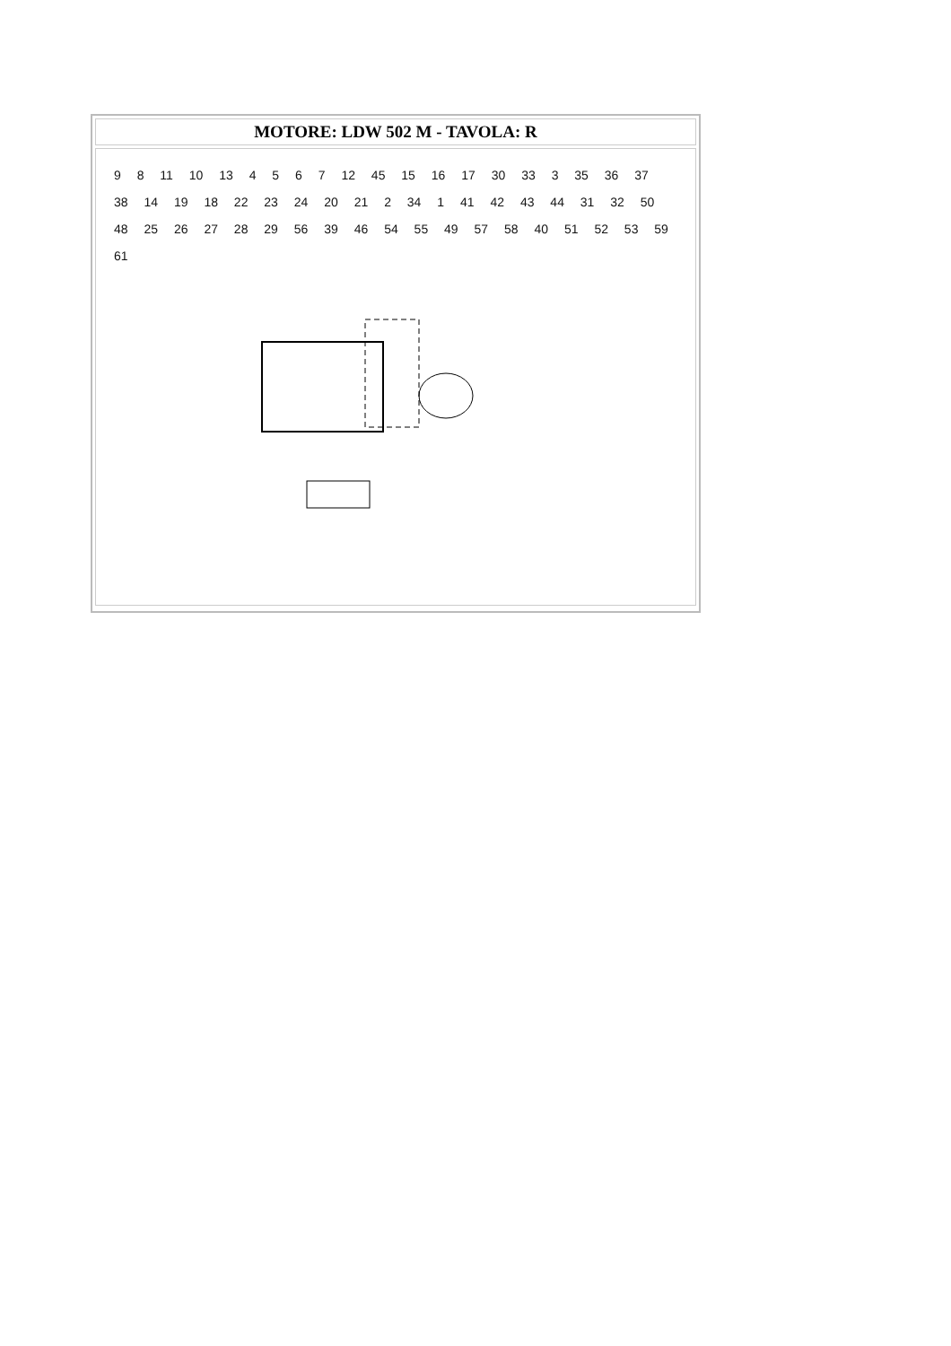MOTORE: LDW 502 M - TAVOLA: R
9 8 11 10 13 4 5 6 7 12 45 15 16 17 30 33 3 35 36 37 38 14 19 18 22 23 24 20 21 2 34 1 41 42 43 44 31 32 50 48 25 26 27 28 29 56 39 46 54 55 49 57 58 40 51 52 53 59 61